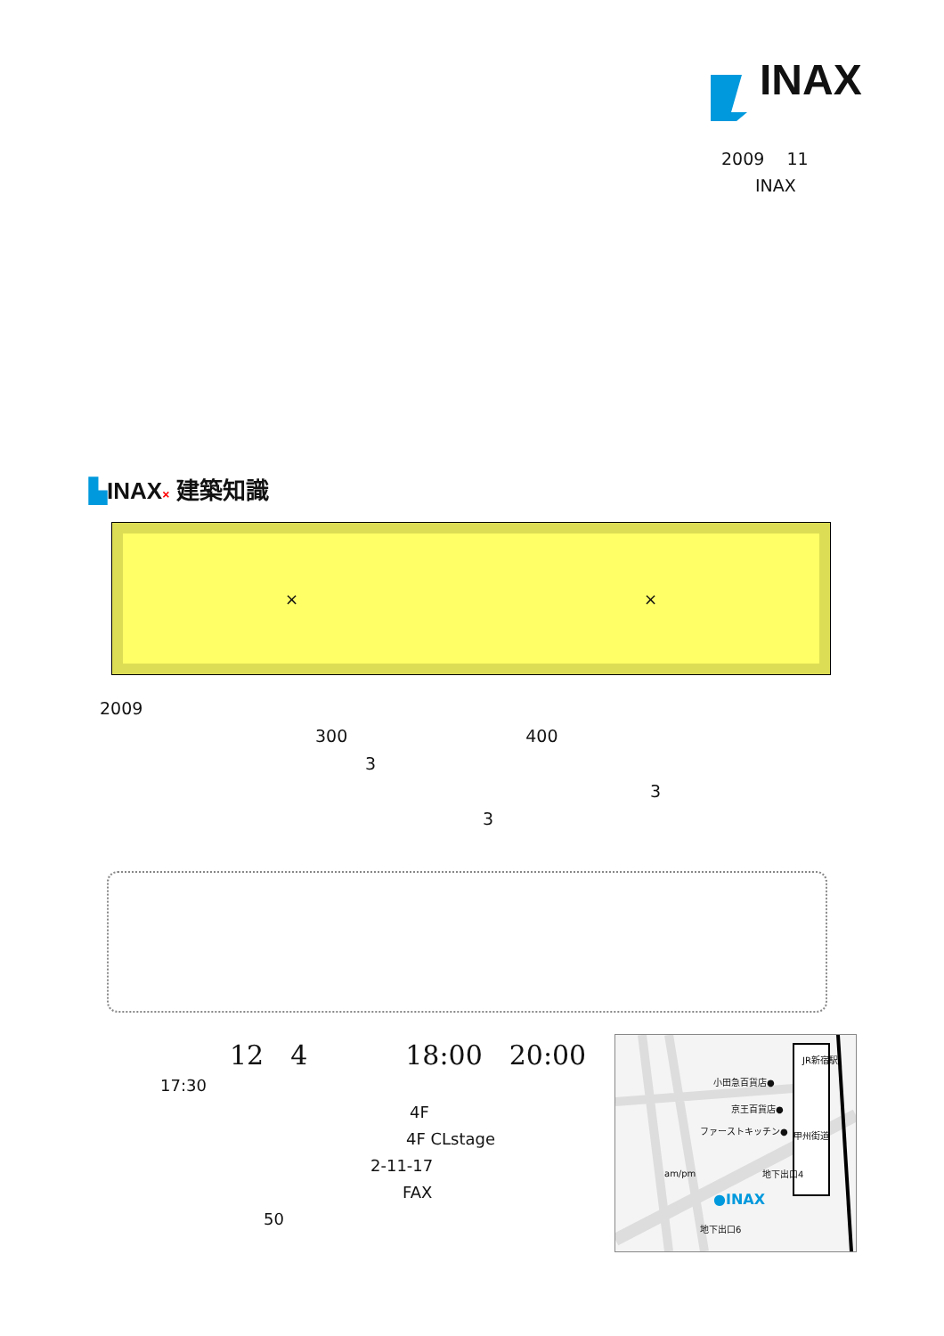INAX
2009　 11
　　INAX
▙INAX× 建築知識
× ×
2009
300 400
3
3
3
12　4 18:00　20:00
17:30
4F
4F CLstage
2-11-17
FAX
50
小田急百貨店●
京王百貨店●
ファーストキッチン●
●INAX
am/pm
地下出口6
地下出口4
甲州街道
JR新宿駅